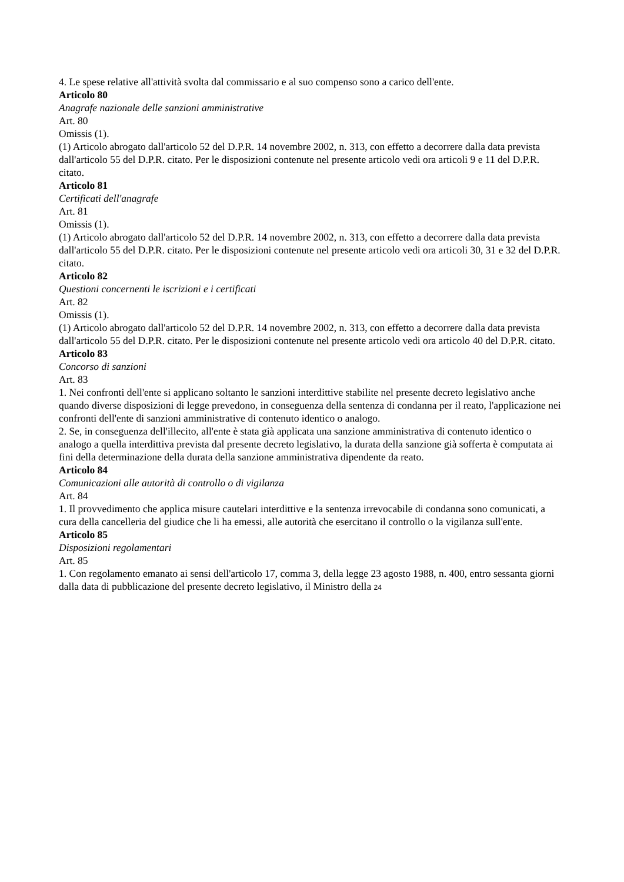4. Le spese relative all'attività svolta dal commissario e al suo compenso sono a carico dell'ente.
Articolo 80
Anagrafe nazionale delle sanzioni amministrative
Art. 80
Omissis (1).
(1) Articolo abrogato dall'articolo 52 del D.P.R. 14 novembre 2002, n. 313, con effetto a decorrere dalla data prevista dall'articolo 55 del D.P.R. citato. Per le disposizioni contenute nel presente articolo vedi ora articoli 9 e 11 del D.P.R. citato.
Articolo 81
Certificati dell'anagrafe
Art. 81
Omissis (1).
(1) Articolo abrogato dall'articolo 52 del D.P.R. 14 novembre 2002, n. 313, con effetto a decorrere dalla data prevista dall'articolo 55 del D.P.R. citato. Per le disposizioni contenute nel presente articolo vedi ora articoli 30, 31 e 32 del D.P.R. citato.
Articolo 82
Questioni concernenti le iscrizioni e i certificati
Art. 82
Omissis (1).
(1) Articolo abrogato dall'articolo 52 del D.P.R. 14 novembre 2002, n. 313, con effetto a decorrere dalla data prevista dall'articolo 55 del D.P.R. citato. Per le disposizioni contenute nel presente articolo vedi ora articolo 40 del D.P.R. citato.
Articolo 83
Concorso di sanzioni
Art. 83
1. Nei confronti dell'ente si applicano soltanto le sanzioni interdittive stabilite nel presente decreto legislativo anche quando diverse disposizioni di legge prevedono, in conseguenza della sentenza di condanna per il reato, l'applicazione nei confronti dell'ente di sanzioni amministrative di contenuto identico o analogo.
2. Se, in conseguenza dell'illecito, all'ente è stata già applicata una sanzione amministrativa di contenuto identico o analogo a quella interdittiva prevista dal presente decreto legislativo, la durata della sanzione già sofferta è computata ai fini della determinazione della durata della sanzione amministrativa dipendente da reato.
Articolo 84
Comunicazioni alle autorità di controllo o di vigilanza
Art. 84
1. Il provvedimento che applica misure cautelari interdittive e la sentenza irrevocabile di condanna sono comunicati, a cura della cancelleria del giudice che li ha emessi, alle autorità che esercitano il controllo o la vigilanza sull'ente.
Articolo 85
Disposizioni regolamentari
Art. 85
1. Con regolamento emanato ai sensi dell'articolo 17, comma 3, della legge 23 agosto 1988, n. 400, entro sessanta giorni dalla data di pubblicazione del presente decreto legislativo, il Ministro della 24